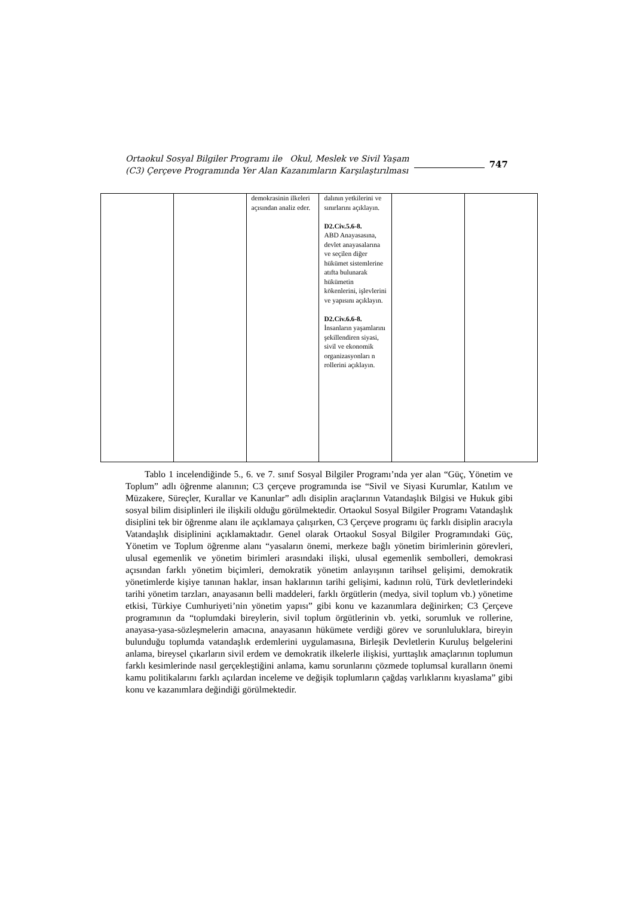Ortaokul Sosyal Bilgiler Programı ile Okul, Meslek ve Sivil Yaşam
(C3) Çerçeve Programında Yer Alan Kazanımların Karşılaştırılması
747
| | | demokrasinin ilkeleri açısından analiz eder. | dalının yetkilerini ve sınırlarını açıklayın. D2.Civ.5.6-8. ABD Anayasasına, devlet anayasalarına ve seçilen diğer hükümet sistemlerine atıfta bulunarak hükümetin kökenlerini, işlevlerini ve yapısını açıklayın. D2.Civ.6.6-8. İnsanların yaşamlarını şekillendiren siyasi, sivil ve ekonomik organizasyonları n rollerini açıklayın. | | |
Tablo 1 incelendiğinde 5., 6. ve 7. sınıf Sosyal Bilgiler Programı’nda yer alan “Güç, Yönetim ve Toplum” adlı öğrenme alanının; C3 çerçeve programında ise “Sivil ve Siyasi Kurumlar, Katılım ve Müzakere, Süreçler, Kurallar ve Kanunlar” adlı disiplin araçlarının Vatandaşlık Bilgisi ve Hukuk gibi sosyal bilim disiplinleri ile ilişkili olduğu görülmektedir. Ortaokul Sosyal Bilgiler Programı Vatandaşlık disiplini tek bir öğrenme alanı ile açıklamaya çalışırken, C3 Çerçeve programı üç farklı disiplin aracıyla Vatandaşlık disiplinini açıklamaktadır. Genel olarak Ortaokul Sosyal Bilgiler Programındaki Güç, Yönetim ve Toplum öğrenme alanı “yasaların önemi, merkeze bağlı yönetim birimlerinin görevleri, ulusal egemenlik ve yönetim birimleri arasındaki ilişki, ulusal egemenlik sembolleri, demokrasi açısından farklı yönetim biçimleri, demokratik yönetim anlayışının tarihsel gelişimi, demokratik yönetimlerde kişiye tanınan haklar, insan haklarının tarihi gelişimi, kadının rolü, Türk devletlerindeki tarihi yönetim tarzları, anayasanın belli maddeleri, farklı örgütlerin (medya, sivil toplum vb.) yönetime etkisi, Türkiye Cumhuriyeti’nin yönetim yapısı” gibi konu ve kazanımlara değinirken; C3 Çerçeve programının da “toplumdaki bireylerin, sivil toplum örgütlerinin vb. yetki, sorumluk ve rollerine, anayasa-yasa-sözleşmelerin amacına, anayasanın hükümete verdiği görev ve sorunluluklara, bireyin bulunduğu toplumda vatandaşlık erdemlerini uygulamasına, Birleşik Devletlerin Kuruluş belgelerini anlama, bireysel çıkarların sivil erdem ve demokratik ilkelerle ilişkisi, yurttaşlık amaçlarının toplumun farklı kesimlerinde nasıl gerçekleştiğini anlama, kamu sorunlarını çözmede toplumsal kuralların önemi kamu politikalarını farklı açılardan inceleme ve değişik toplumların çağdaş varlıklarını kıyaslama” gibi konu ve kazanımlara değindiği görülmektedir.